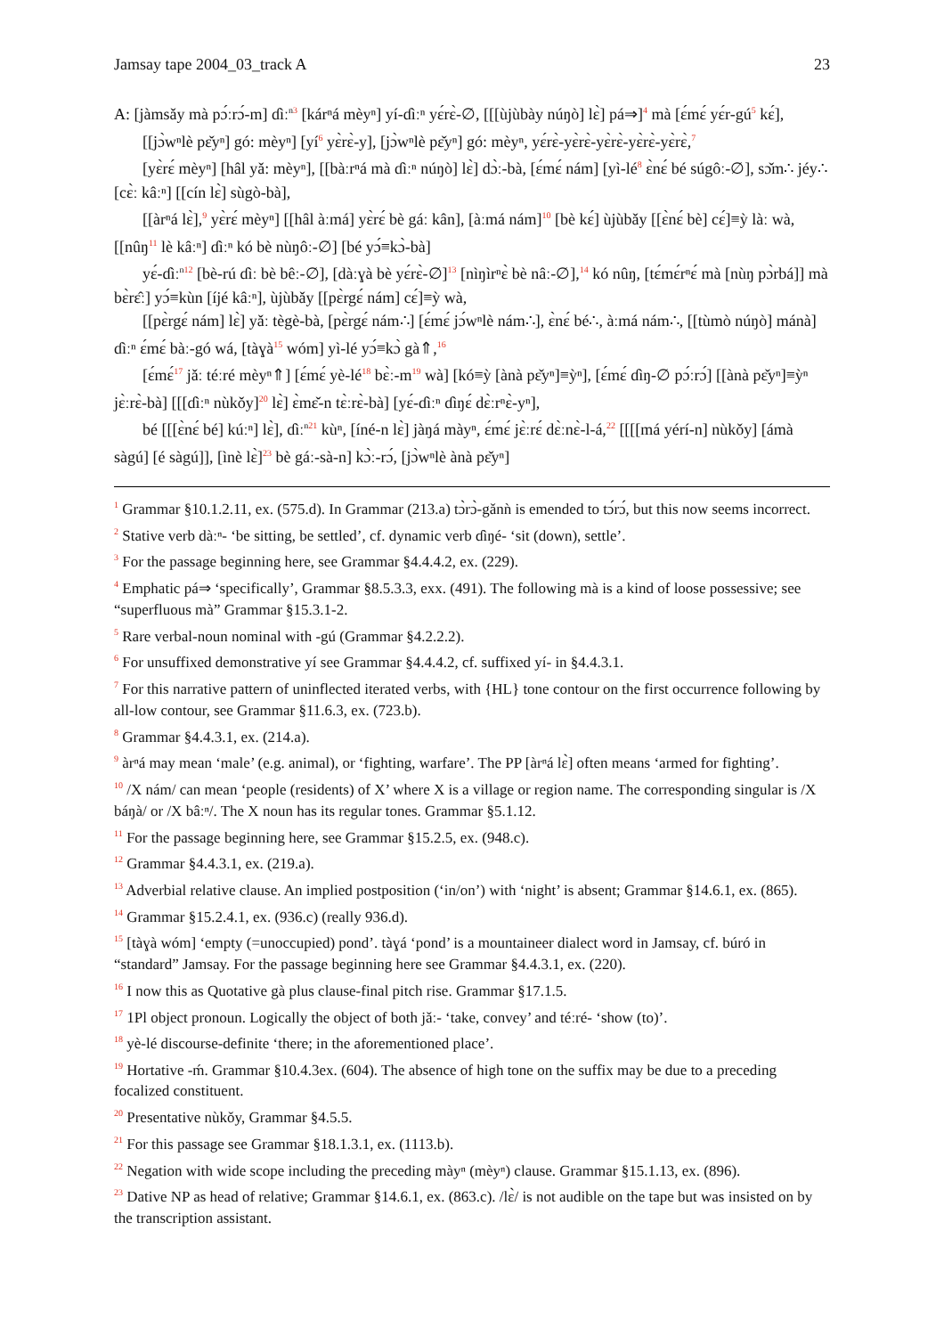Jamsay tape 2004_03_track A 23
A: [jàmsǎy mà pɔ́ːrɔ́-m] ɗìː<sup>n</sup><sup>3</sup> [kárⁿá mèyⁿ] yí-ɗìːⁿ yɛ́rɛ̀-∅, [[[ùjùbày núŋò] lɛ̀] pá⇒]<sup>4</sup> mà [ɛ́mɛ́ yɛ́r-gú<sup>5</sup> kɛ́], [[jɔ̀wⁿlè pɛ̌yⁿ] gó: mèyⁿ] [yí<sup>6</sup> yɛ̀rɛ̀-y], [jɔ̀wⁿlè pɛ̌yⁿ] gó: mèyⁿ, yɛ́rɛ̀-yɛ̀rɛ̀-yɛ̀rɛ̀-yɛ̀rɛ̀-yɛ̀rɛ̀,<sup>7</sup>
[yɛ̀rɛ́ mèyⁿ] [hâl yǎ: mèyⁿ], [[bàːrⁿá mà ɗìːⁿ núŋò] lɛ̀] dɔ̀ː-bà, [ɛ́mɛ́ nám] [yì-lé<sup>8</sup> ɛ̀nɛ́ bé súgôː-∅], sɔ̌m∴ jéy∴ [cɛ̀ː kâːⁿ] [[cín lɛ̀] sùgò-bà],
[[àrⁿá lɛ̀],<sup>9</sup> yɛ̀rɛ́ mèyⁿ] [[hâl àːmá] yɛ̀rɛ́ bè gáː kân], [àːmá nám]<sup>10</sup> [bè kɛ́] ùjùbǎy [[ɛ̀nɛ́ bè] cɛ́]≡ỳ làː wà, [[nûŋ<sup>11</sup> lè kâːⁿ] ɗìːⁿ kó bè nùŋôː-∅] [bé yɔ́≡kɔ̀-bà]
yɛ́-ɗìː<sup>n</sup><sup>12</sup> [bè-rú ɗìː bè bêː-∅], [dàːɣà bè yɛ́rɛ̀-∅]<sup>13</sup> [nìŋìrⁿɛ̀ bè nâː-∅],<sup>14</sup> kó nûŋ, [tɛ́mɛ́rⁿɛ́ mà [nùŋ pɔ̀rbá]] mà bɛ̀rɛ̂ː] yɔ́≡kùn [íjé kâːⁿ], ùjùbǎy [[pɛ̀rgɛ́ nám] cɛ́]≡ỳ wà,
[[pɛ̀rgɛ́ nám] lɛ̀] yǎː tègè-bà, [pɛ̀rgɛ́ nám∴] [ɛ́mɛ́ jɔ́wⁿlè nám∴], ɛ̀nɛ́ bé∴, àːmá nám∴, [[tùmò núŋò] mánà] ɗìːⁿ ɛ́mɛ́ bàː-gó wá, [tàɣà<sup>15</sup> wóm] yì-lé yɔ́≡kɔ̀ gà⇑,<sup>16</sup>
[ɛ́mɛ́<sup>17</sup> jǎː téːré mèyⁿ⇑] [ɛ́mɛ́ yè-lé<sup>18</sup> bɛ̀ː-m<sup>19</sup> wà] [kó≡ỳ [ànà pɛ̌yⁿ]≡ỳⁿ], [ɛ́mɛ́ ɗìŋ-∅ pɔ́ːrɔ́] [[ànà pɛ̌yⁿ]≡ỳⁿ jɛ̀ːrɛ̀-bà] [[[ɗìːⁿ nùkǒy]<sup>20</sup> lɛ̀] ɛ̀mɛ̌-n tɛ̀ːrɛ̀-bà] [yɛ́-ɗìːⁿ ɗìŋɛ́ dɛ̀ːrⁿɛ̀-yⁿ],
bé [[[ɛ̀nɛ́ bé] kúːⁿ] lɛ̀], ɗìː<sup>n</sup><sup>21</sup> kùⁿ, [íné-n lɛ̀] jàŋá màyⁿ, ɛ́mɛ́ jɛ̀ːrɛ́ dɛ̀ːnɛ̀-l-á,<sup>22</sup> [[[[má yérí-n] nùkǒy] [ámà sàgú] [é sàgú]], [ìnè lɛ̀]<sup>23</sup> bè gáː-sà-n] kɔ̀ː-rɔ́, [jɔ̀wⁿlè ànà pɛ̌yⁿ]
<sup>1</sup> Grammar §10.1.2.11, ex. (575.d). In Grammar (213.a) tɔ̀rɔ̀-gǎnǹ is emended to tɔ́rɔ́, but this now seems incorrect.
<sup>2</sup> Stative verb dàːⁿ- ‘be sitting, be settled’, cf. dynamic verb ɗìŋé- ‘sit (down), settle’.
<sup>3</sup> For the passage beginning here, see Grammar §4.4.4.2, ex. (229).
<sup>4</sup> Emphatic pá⇒ ‘specifically’, Grammar §8.5.3.3, exx. (491). The following mà is a kind of loose possessive; see “superfluous mà” Grammar §15.3.1-2.
<sup>5</sup> Rare verbal-noun nominal with -gú (Grammar §4.2.2.2).
<sup>6</sup> For unsuffixed demonstrative yí see Grammar §4.4.4.2, cf. suffixed yí- in §4.4.3.1.
<sup>7</sup> For this narrative pattern of uninflected iterated verbs, with {HL} tone contour on the first occurrence following by all-low contour, see Grammar §11.6.3, ex. (723.b).
<sup>8</sup> Grammar §4.4.3.1, ex. (214.a).
<sup>9</sup> àrⁿá may mean ‘male’ (e.g. animal), or ‘fighting, warfare’. The PP [àrⁿá lɛ̀] often means ‘armed for fighting’.
<sup>10</sup> /X nám/ can mean ‘people (residents) of X’ where X is a village or region name. The corresponding singular is /X báŋà/ or /X bâːⁿ/. The X noun has its regular tones. Grammar §5.1.12.
<sup>11</sup> For the passage beginning here, see Grammar §15.2.5, ex. (948.c).
<sup>12</sup> Grammar §4.4.3.1, ex. (219.a).
<sup>13</sup> Adverbial relative clause. An implied postposition (‘in/on’) with ‘night’ is absent; Grammar §14.6.1, ex. (865).
<sup>14</sup> Grammar §15.2.4.1, ex. (936.c) (really 936.d).
<sup>15</sup> [tàɣà wóm] ‘empty (=unoccupied) pond’. tàɣá ‘pond’ is a mountaineer dialect word in Jamsay, cf. búró in “standard” Jamsay. For the passage beginning here see Grammar §4.4.3.1, ex. (220).
<sup>16</sup> I now this as Quotative gà plus clause-final pitch rise. Grammar §17.1.5.
<sup>17</sup> 1Pl object pronoun. Logically the object of both jǎː- ‘take, convey’ and téːré- ‘show (to)’.
<sup>18</sup> yè-lé discourse-definite ‘there; in the aforementioned place’.
<sup>19</sup> Hortative -ḿ. Grammar §10.4.3ex. (604). The absence of high tone on the suffix may be due to a preceding focalized constituent.
<sup>20</sup> Presentative nùkǒy, Grammar §4.5.5.
<sup>21</sup> For this passage see Grammar §18.1.3.1, ex. (1113.b).
<sup>22</sup> Negation with wide scope including the preceding màyⁿ (mèyⁿ) clause. Grammar §15.1.13, ex. (896).
<sup>23</sup> Dative NP as head of relative; Grammar §14.6.1, ex. (863.c). /lɛ̀/ is not audible on the tape but was insisted on by the transcription assistant.